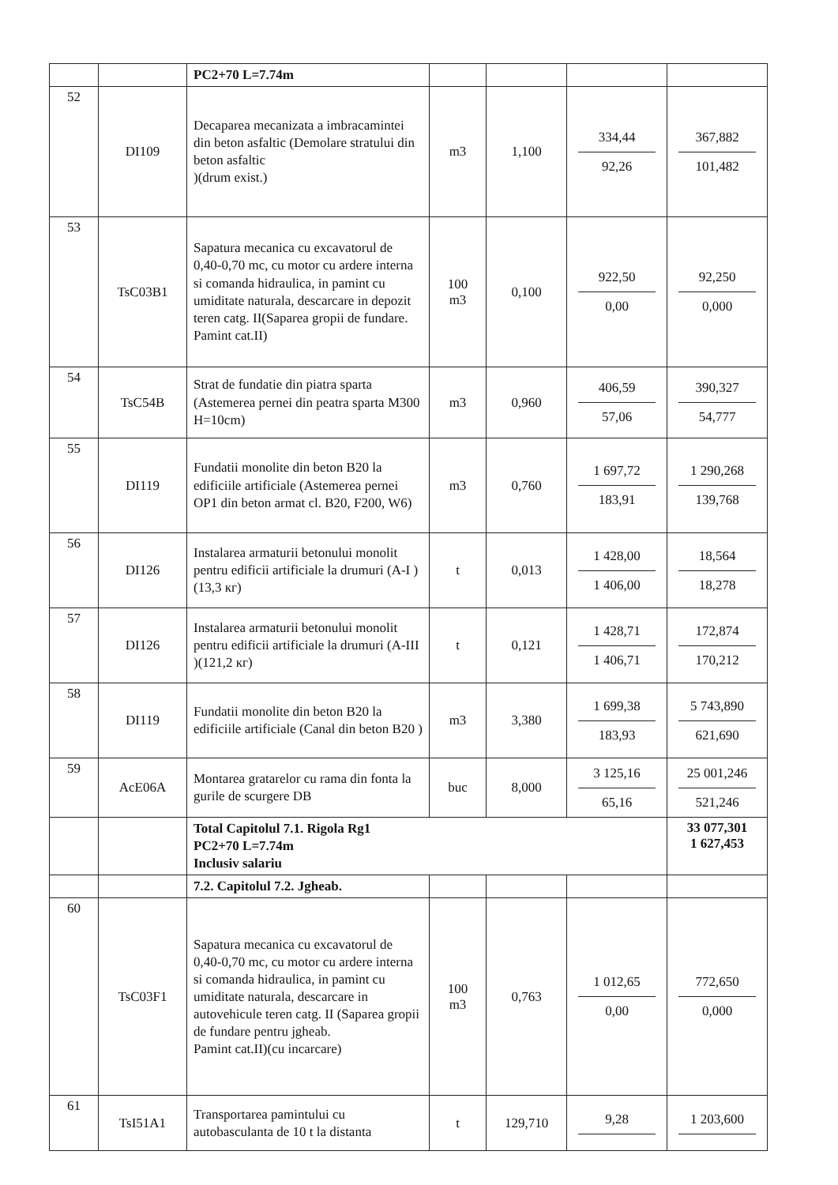| | | PC2+70 L=7.74m | | | | |
| 52 | DI109 | Decaparea mecanizata a imbracamintei din beton asfaltic (Demolare stratului din beton asfaltic )(drum exist.) | m3 | 1,100 | 334,44 92,26 | 367,882 101,482 |
| 53 | TsC03B1 | Sapatura mecanica cu excavatorul de 0,40-0,70 mc, cu motor cu ardere interna si comanda hidraulica, in pamint cu umiditate naturala, descarcare in depozit teren catg. II(Saparea gropii de fundare. Pamint cat.II) | 100 m3 | 0,100 | 922,50 0,00 | 92,250 0,000 |
| 54 | TsC54B | Strat de fundatie din piatra sparta (Astemerea pernei din peatra sparta M300 H=10cm) | m3 | 0,960 | 406,59 57,06 | 390,327 54,777 |
| 55 | DI119 | Fundatii monolite din beton B20 la edificiile artificiale (Astemerea pernei OP1 din beton armat cl. B20, F200, W6) | m3 | 0,760 | 1 697,72 183,91 | 1 290,268 139,768 |
| 56 | DI126 | Instalarea armaturii betonului monolit pentru edificii artificiale la drumuri (A-I )(13,3 кг) | t | 0,013 | 1 428,00 1 406,00 | 18,564 18,278 |
| 57 | DI126 | Instalarea armaturii betonului monolit pentru edificii artificiale la drumuri (A-III )(121,2 кг) | t | 0,121 | 1 428,71 1 406,71 | 172,874 170,212 |
| 58 | DI119 | Fundatii monolite din beton B20 la edificiile artificiale (Canal din beton B20 ) | m3 | 3,380 | 1 699,38 183,93 | 5 743,890 621,690 |
| 59 | AcE06A | Montarea gratarelor cu rama din fonta la gurile de scurgere DB | buc | 8,000 | 3 125,16 65,16 | 25 001,246 521,246 |
| | | Total Capitolul 7.1. Rigola Rg1 PC2+70 L=7.74m Inclusiv salariu | | | | 33 077,301 1 627,453 |
| | | 7.2. Capitolul 7.2. Jgheab. | | | | |
| 60 | TsC03F1 | Sapatura mecanica cu excavatorul de 0,40-0,70 mc, cu motor cu ardere interna si comanda hidraulica, in pamint cu umiditate naturala, descarcare in autovehicule teren catg. II (Saparea gropii de fundare pentru jgheab. Pamint cat.II)(cu incarcare) | 100 m3 | 0,763 | 1 012,65 0,00 | 772,650 0,000 |
| 61 | TsI51A1 | Transportarea pamintului cu autobasculanta de 10 t la distanta | t | 129,710 | 9,28 | 1 203,600 |